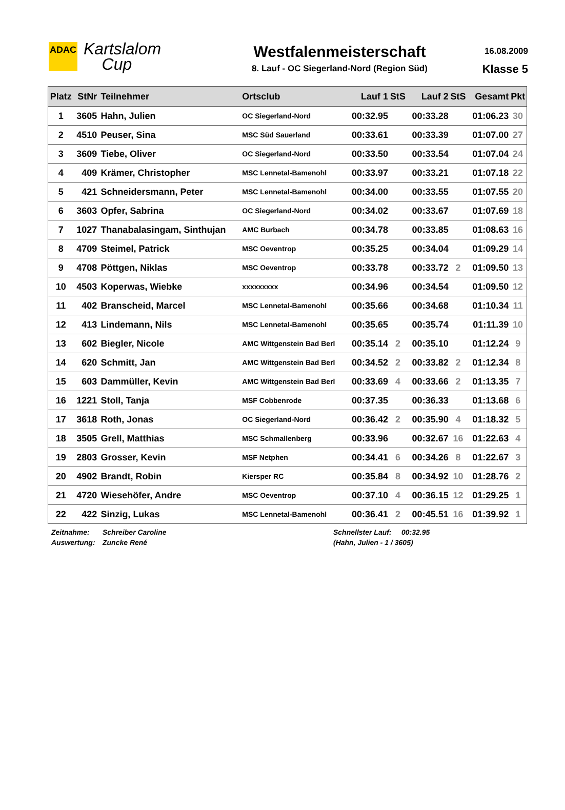ADAC
Kartslalom
Cup
Westfalenmeisterschaft
8. Lauf - OC Siegerland-Nord (Region Süd)
16.08.2009
Klasse 5
| Platz | StNr | Teilnehmer | Ortsclub | Lauf 1 | StS | Lauf 2 | StS | Gesamt | Pkt |
| --- | --- | --- | --- | --- | --- | --- | --- | --- | --- |
| 1 | 3605 | Hahn, Julien | OC Siegerland-Nord | 00:32.95 | | 00:33.28 | | 01:06.23 | 30 |
| 2 | 4510 | Peuser, Sina | MSC Süd Sauerland | 00:33.61 | | 00:33.39 | | 01:07.00 | 27 |
| 3 | 3609 | Tiebe, Oliver | OC Siegerland-Nord | 00:33.50 | | 00:33.54 | | 01:07.04 | 24 |
| 4 | 409 | Krämer, Christopher | MSC Lennetal-Bamenohl | 00:33.97 | | 00:33.21 | | 01:07.18 | 22 |
| 5 | 421 | Schneidersmann, Peter | MSC Lennetal-Bamenohl | 00:34.00 | | 00:33.55 | | 01:07.55 | 20 |
| 6 | 3603 | Opfer, Sabrina | OC Siegerland-Nord | 00:34.02 | | 00:33.67 | | 01:07.69 | 18 |
| 7 | 1027 | Thanabalasingam, Sinthujan | AMC Burbach | 00:34.78 | | 00:33.85 | | 01:08.63 | 16 |
| 8 | 4709 | Steimel, Patrick | MSC Oeventrop | 00:35.25 | | 00:34.04 | | 01:09.29 | 14 |
| 9 | 4708 | Pöttgen, Niklas | MSC Oeventrop | 00:33.78 | | 00:33.72 | 2 | 01:09.50 | 13 |
| 10 | 4503 | Koperwas, Wiebke | xxxxxxxxx | 00:34.96 | | 00:34.54 | | 01:09.50 | 12 |
| 11 | 402 | Branscheid, Marcel | MSC Lennetal-Bamenohl | 00:35.66 | | 00:34.68 | | 01:10.34 | 11 |
| 12 | 413 | Lindemann, Nils | MSC Lennetal-Bamenohl | 00:35.65 | | 00:35.74 | | 01:11.39 | 10 |
| 13 | 602 | Biegler, Nicole | AMC Wittgenstein Bad Berl | 00:35.14 | 2 | 00:35.10 | | 01:12.24 | 9 |
| 14 | 620 | Schmitt, Jan | AMC Wittgenstein Bad Berl | 00:34.52 | 2 | 00:33.82 | 2 | 01:12.34 | 8 |
| 15 | 603 | Dammüller, Kevin | AMC Wittgenstein Bad Berl | 00:33.69 | 4 | 00:33.66 | 2 | 01:13.35 | 7 |
| 16 | 1221 | Stoll, Tanja | MSF Cobbenrode | 00:37.35 | | 00:36.33 | | 01:13.68 | 6 |
| 17 | 3618 | Roth, Jonas | OC Siegerland-Nord | 00:36.42 | 2 | 00:35.90 | 4 | 01:18.32 | 5 |
| 18 | 3505 | Grell, Matthias | MSC Schmallenberg | 00:33.96 | | 00:32.67 | 16 | 01:22.63 | 4 |
| 19 | 2803 | Grosser, Kevin | MSF Netphen | 00:34.41 | 6 | 00:34.26 | 8 | 01:22.67 | 3 |
| 20 | 4902 | Brandt, Robin | Kiersper RC | 00:35.84 | 8 | 00:34.92 | 10 | 01:28.76 | 2 |
| 21 | 4720 | Wiesehöfer, Andre | MSC Oeventrop | 00:37.10 | 4 | 00:36.15 | 12 | 01:29.25 | 1 |
| 22 | 422 | Sinzig, Lukas | MSC Lennetal-Bamenohl | 00:36.41 | 2 | 00:45.51 | 16 | 01:39.92 | 1 |
Zeitnahme:
Auswertung:
Schreiber Caroline
Zuncke René
Schnellster Lauf: 00:32.95
(Hahn, Julien - 1 / 3605)